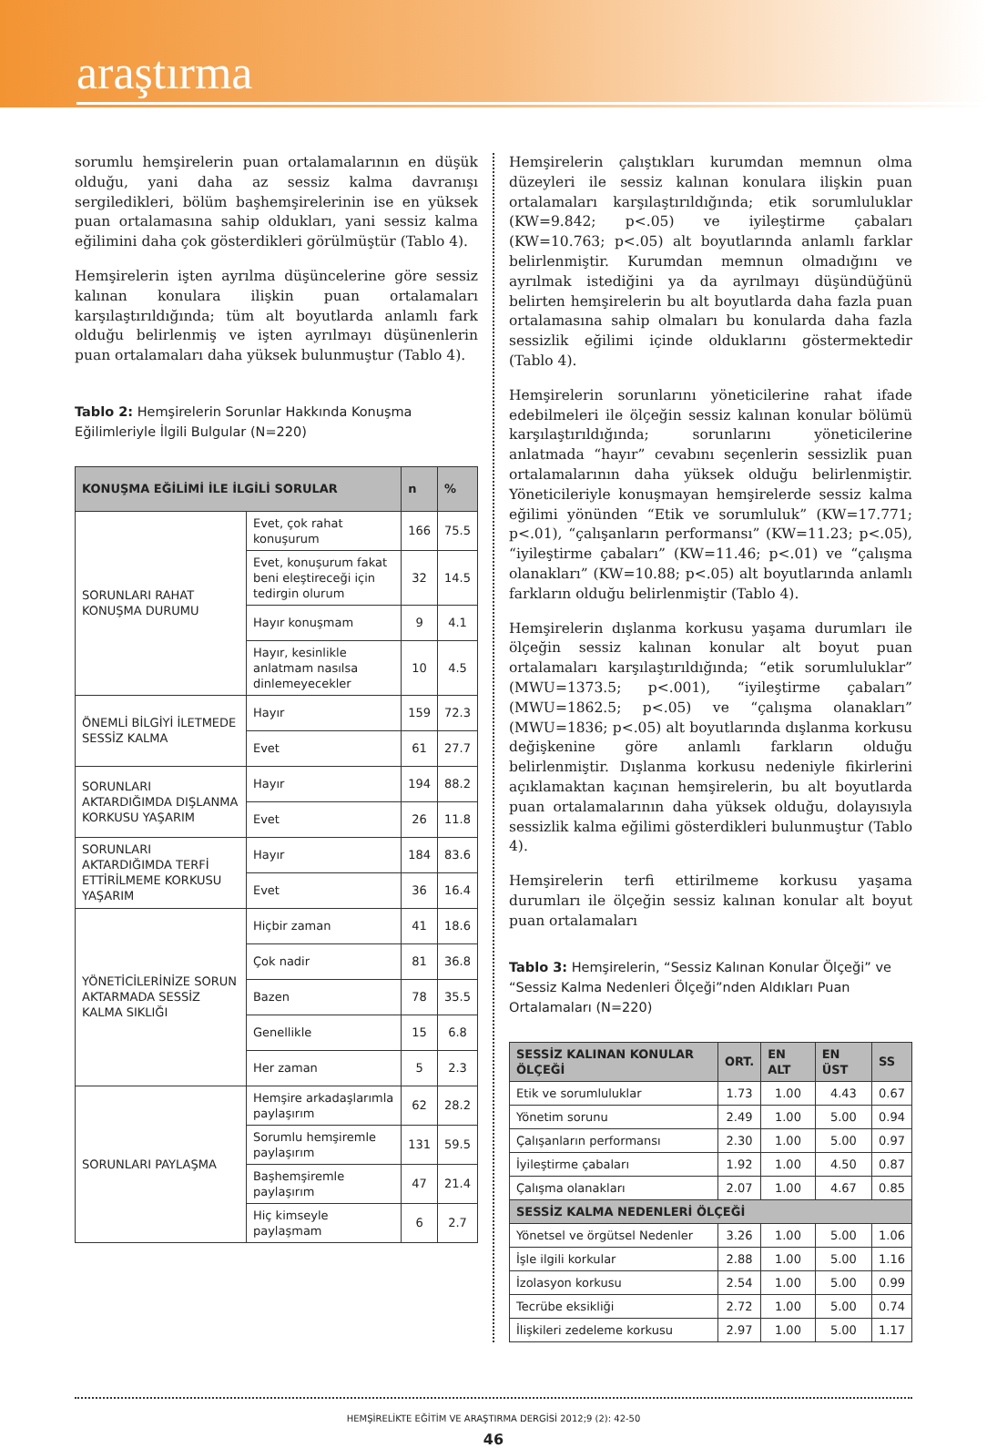araştırma
sorumlu hemşirelerin puan ortalamalarının en düşük olduğu, yani daha az sessiz kalma davranışı sergiledikleri, bölüm başhemşirelerinin ise en yüksek puan ortalamasına sahip oldukları, yani sessiz kalma eğilimini daha çok gösterdikleri görülmüştür (Tablo 4).
Hemşirelerin işten ayrılma düşüncelerine göre sessiz kalınan konulara ilişkin puan ortalamaları karşılaştırıldığında; tüm alt boyutlarda anlamlı fark olduğu belirlenmiş ve işten ayrılmayı düşünenlerin puan ortalamaları daha yüksek bulunmuştur (Tablo 4).
Tablo 2: Hemşirelerin Sorunlar Hakkında Konuşma Eğilimleriyle İlgili Bulgular (N=220)
| KONUŞMA EĞİLİMİ İLE İLGİLİ SORULAR | | n | % |
| --- | --- | --- | --- |
| SORUNLARI RAHAT KONUŞMA DURUMU | Evet, çok rahat konuşurum | 166 | 75.5 |
| | Evet, konuşurum fakat beni eleştireceği için tedirgin olurum | 32 | 14.5 |
| | Hayır konuşmam | 9 | 4.1 |
| | Hayır, kesinlikle anlatmam nasılsa dinlemeyecekler | 10 | 4.5 |
| ÖNEMLİ BİLGİYİ İLETMEDE SESSİZ KALMA | Hayır | 159 | 72.3 |
| | Evet | 61 | 27.7 |
| SORUNLARI AKTARDIĞIMDA DIŞLANMA KORKUSU YAŞARIM | Hayır | 194 | 88.2 |
| | Evet | 26 | 11.8 |
| SORUNLARI AKTARDIĞIMDA TERFİ ETTİRİLMEME KORKUSU YAŞARIM | Hayır | 184 | 83.6 |
| | Evet | 36 | 16.4 |
| YÖNETİCİLERİNİZE SORUN AKTARMADA SESSİZ KALMA SIKLIĞI | Hiçbir zaman | 41 | 18.6 |
| | Çok nadir | 81 | 36.8 |
| | Bazen | 78 | 35.5 |
| | Genellikle | 15 | 6.8 |
| | Her zaman | 5 | 2.3 |
| SORUNLARI PAYLAŞMA | Hemşire arkadaşlarımla paylaşırım | 62 | 28.2 |
| | Sorumlu hemşiremle paylaşırım | 131 | 59.5 |
| | Başhemşiremle paylaşırım | 47 | 21.4 |
| | Hiç kimseyle paylaşmam | 6 | 2.7 |
Hemşirelerin çalıştıkları kurumdan memnun olma düzeyleri ile sessiz kalınan konulara ilişkin puan ortalamaları karşılaştırıldığında; etik sorumluluklar (KW=9.842; p<.05) ve iyileştirme çabaları (KW=10.763; p<.05) alt boyutlarında anlamlı farklar belirlenmiştir. Kurumdan memnun olmadığını ve ayrılmak istediğini ya da ayrılmayı düşündüğünü belirten hemşirelerin bu alt boyutlarda daha fazla puan ortalamasına sahip olmaları bu konularda daha fazla sessizlik eğilimi içinde olduklarını göstermektedir (Tablo 4).
Hemşirelerin sorunlarını yöneticilerine rahat ifade edebilmeleri ile ölçeğin sessiz kalınan konular bölümü karşılaştırıldığında; sorunlarını yöneticilerine anlatmada “hayır” cevabını seçenlerin sessizlik puan ortalamalarının daha yüksek olduğu belirlenmiştir. Yöneticileriyle konuşmayan hemşirelerde sessiz kalma eğilimi yönünden “Etik ve sorumluluk” (KW=17.771; p<.01), “çalışanların performansı” (KW=11.23; p<.05), “iyileştirme çabaları” (KW=11.46; p<.01) ve “çalışma olanakları” (KW=10.88; p<.05) alt boyutlarında anlamlı farkların olduğu belirlenmiştir (Tablo 4).
Hemşirelerin dışlanma korkusu yaşama durumları ile ölçeğin sessiz kalınan konular alt boyut puan ortalamaları karşılaştırıldığında; “etik sorumluluklar” (MWU=1373.5; p<.001), “iyileştirme çabaları” (MWU=1862.5; p<.05) ve “çalışma olanakları” (MWU=1836; p<.05) alt boyutlarında dışlanma korkusu değişkenine göre anlamlı farkların olduğu belirlenmiştir. Dışlanma korkusu nedeniyle fikirlerini açıklamaktan kaçınan hemşirelerin, bu alt boyutlarda puan ortalamalarının daha yüksek olduğu, dolayısıyla sessizlik kalma eğilimi gösterdikleri bulunmuştur (Tablo 4).
Hemşirelerin terfi ettirilmeme korkusu yaşama durumları ile ölçeğin sessiz kalınan konular alt boyut puan ortalamaları
Tablo 3: Hemşirelerin, “Sessiz Kalınan Konular Ölçeği” ve “Sessiz Kalma Nedenleri Ölçeği”nden Aldıkları Puan Ortalamaları (N=220)
| SESSİZ KALINAN KONULAR ÖLÇEĞİ | ORT. | EN ALT | EN ÜST | SS |
| --- | --- | --- | --- | --- |
| Etik ve sorumluluklar | 1.73 | 1.00 | 4.43 | 0.67 |
| Yönetim sorunu | 2.49 | 1.00 | 5.00 | 0.94 |
| Çalışanların performansı | 2.30 | 1.00 | 5.00 | 0.97 |
| İyileştirme çabaları | 1.92 | 1.00 | 4.50 | 0.87 |
| Çalışma olanakları | 2.07 | 1.00 | 4.67 | 0.85 |
| SESSİZ KALMA NEDENLERİ ÖLÇEĞİ | | | | |
| Yönetsel ve örgütsel Nedenler | 3.26 | 1.00 | 5.00 | 1.06 |
| İşle ilgili korkular | 2.88 | 1.00 | 5.00 | 1.16 |
| İzolasyon korkusu | 2.54 | 1.00 | 5.00 | 0.99 |
| Tecrübe eksikliği | 2.72 | 1.00 | 5.00 | 0.74 |
| İlişkileri zedeleme korkusu | 2.97 | 1.00 | 5.00 | 1.17 |
HEMŞİRELİKTE EĞİTİM VE ARAŞTIRMA DERGİSİ 2012;9 (2): 42-50
46